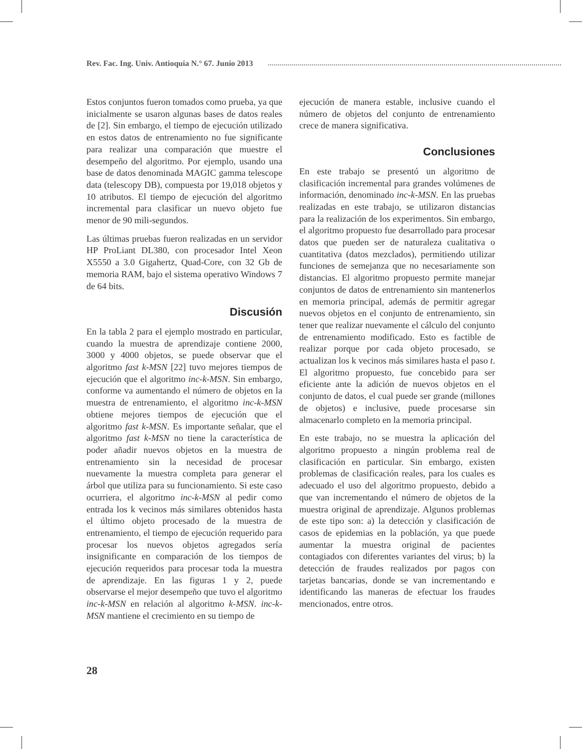Rev. Fac. Ing. Univ. Antioquia N.° 67. Junio 2013
Estos conjuntos fueron tomados como prueba, ya que inicialmente se usaron algunas bases de datos reales de [2]. Sin embargo, el tiempo de ejecución utilizado en estos datos de entrenamiento no fue significante para realizar una comparación que muestre el desempeño del algoritmo. Por ejemplo, usando una base de datos denominada MAGIC gamma telescope data (telescopy DB), compuesta por 19,018 objetos y 10 atributos. El tiempo de ejecución del algoritmo incremental para clasificar un nuevo objeto fue menor de 90 mili-segundos.
Las últimas pruebas fueron realizadas en un servidor HP ProLiant DL380, con procesador Intel Xeon X5550 a 3.0 Gigahertz, Quad-Core, con 32 Gb de memoria RAM, bajo el sistema operativo Windows 7 de 64 bits.
Discusión
En la tabla 2 para el ejemplo mostrado en particular, cuando la muestra de aprendizaje contiene 2000, 3000 y 4000 objetos, se puede observar que el algoritmo fast k-MSN [22] tuvo mejores tiempos de ejecución que el algoritmo inc-k-MSN. Sin embargo, conforme va aumentando el número de objetos en la muestra de entrenamiento, el algoritmo inc-k-MSN obtiene mejores tiempos de ejecución que el algoritmo fast k-MSN. Es importante señalar, que el algoritmo fast k-MSN no tiene la característica de poder añadir nuevos objetos en la muestra de entrenamiento sin la necesidad de procesar nuevamente la muestra completa para generar el árbol que utiliza para su funcionamiento. Si este caso ocurriera, el algoritmo inc-k-MSN al pedir como entrada los k vecinos más similares obtenidos hasta el último objeto procesado de la muestra de entrenamiento, el tiempo de ejecución requerido para procesar los nuevos objetos agregados sería insignificante en comparación de los tiempos de ejecución requeridos para procesar toda la muestra de aprendizaje. En las figuras 1 y 2, puede observarse el mejor desempeño que tuvo el algoritmo inc-k-MSN en relación al algoritmo k-MSN. inc-k-MSN mantiene el crecimiento en su tiempo de
ejecución de manera estable, inclusive cuando el número de objetos del conjunto de entrenamiento crece de manera significativa.
Conclusiones
En este trabajo se presentó un algoritmo de clasificación incremental para grandes volúmenes de información, denominado inc-k-MSN. En las pruebas realizadas en este trabajo, se utilizaron distancias para la realización de los experimentos. Sin embargo, el algoritmo propuesto fue desarrollado para procesar datos que pueden ser de naturaleza cualitativa o cuantitativa (datos mezclados), permitiendo utilizar funciones de semejanza que no necesariamente son distancias. El algoritmo propuesto permite manejar conjuntos de datos de entrenamiento sin mantenerlos en memoria principal, además de permitir agregar nuevos objetos en el conjunto de entrenamiento, sin tener que realizar nuevamente el cálculo del conjunto de entrenamiento modificado. Esto es factible de realizar porque por cada objeto procesado, se actualizan los k vecinos más similares hasta el paso t. El algoritmo propuesto, fue concebido para ser eficiente ante la adición de nuevos objetos en el conjunto de datos, el cual puede ser grande (millones de objetos) e inclusive, puede procesarse sin almacenarlo completo en la memoria principal.
En este trabajo, no se muestra la aplicación del algoritmo propuesto a ningún problema real de clasificación en particular. Sin embargo, existen problemas de clasificación reales, para los cuales es adecuado el uso del algoritmo propuesto, debido a que van incrementando el número de objetos de la muestra original de aprendizaje. Algunos problemas de este tipo son: a) la detección y clasificación de casos de epidemias en la población, ya que puede aumentar la muestra original de pacientes contagiados con diferentes variantes del virus; b) la detección de fraudes realizados por pagos con tarjetas bancarias, donde se van incrementando e identificando las maneras de efectuar los fraudes mencionados, entre otros.
28